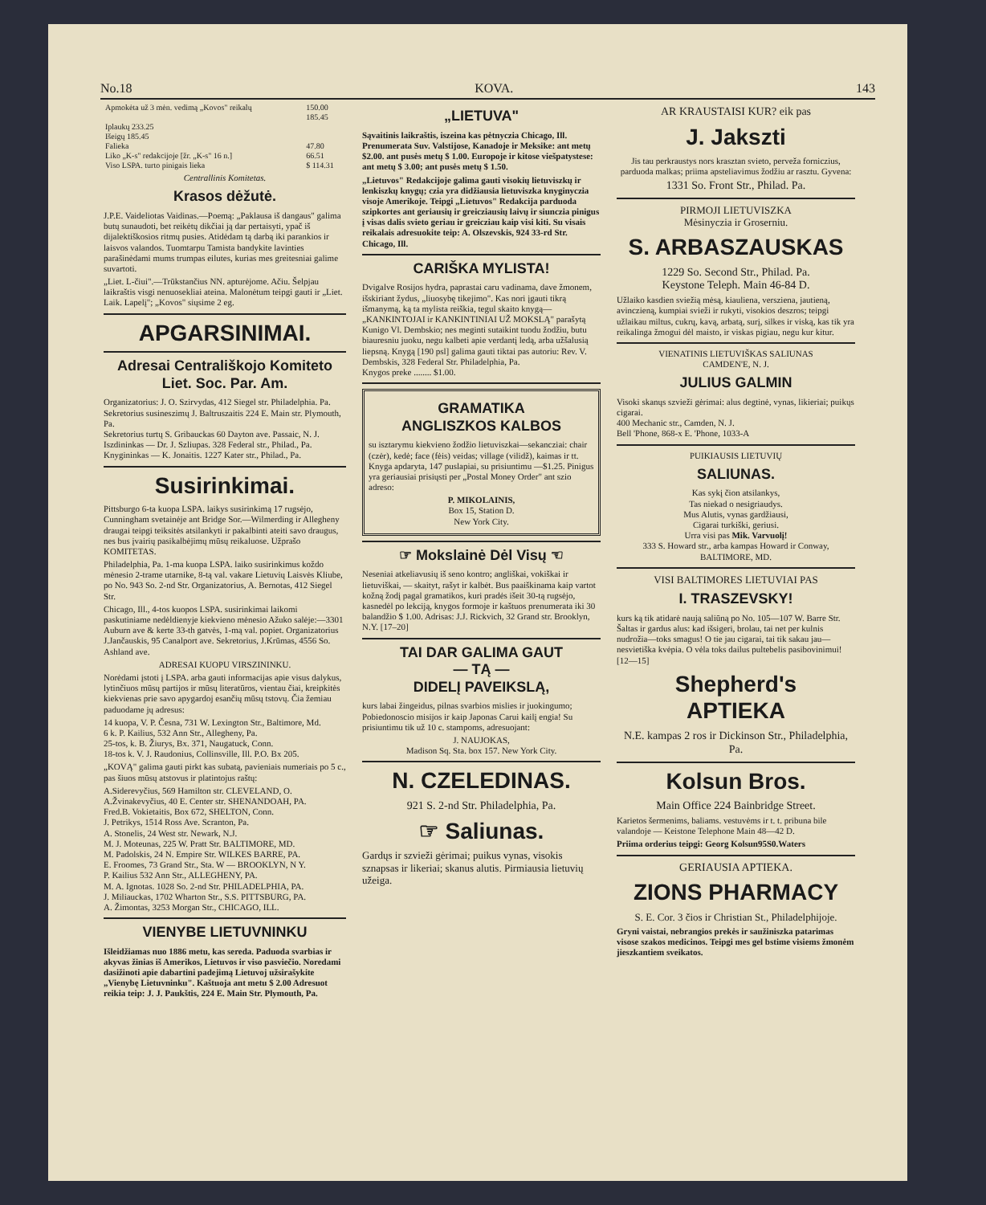No.18 KOVA. 143
| Apmokėta už 3 mėn. vedimą „Kovos" reikalų | 150.00 |
| | 185.45 |
| Iplaukų 233.25 | |
| Išeigų 185.45 | |
| Falieka | 47.80 |
| Liko „K-s" redakcijoje [žr. „K-s" 16 n.] | 66.51 |
| Viso LSPA. turto pinigais lieka | $ 114.31 |
Centrallinis Komitetas.
Krasos dėžutė.
J.P.E. Vaideliotas Vaidinas.—Poemą: „Paklausa iš dangaus" galima butų sunaudoti, bet reikėtų dikčiai ją dar pertaisyti, ypač iš dijalektiškosios ritmų pusies. Atidėdam tą darbą iki parankios ir laisvos valandos. Tuomtarpu Tamista bandykite lavinties parašinėdami mums trumpas eilutes, kurias mes greitesniai galime suvartoti.
„Liet. L-čiui".—Trūkstančius NN. apturėjome. Ačiu. Šelpjau laikraštis visgi nenuosekliai ateina. Malonėtum teipgi gauti ir „Liet. Laik. Lapelį"; „Kovos" siųsime 2 eg.
APGARSINIMAI.
Adresai Centrališkojo Komiteto Liet. Soc. Par. Am.
Organizatorius: J. O. Szirvydas, 412 Siegel str. Philadelphia. Pa.
Sekretorius susineszimų J. Baltruszaitis 224 E. Main str. Plymouth, Pa.
Sekretorius turtų S. Gribauckas 60 Dayton ave. Passaic, N. J.
Iszdininkas — Dr. J. Szliupas. 328 Federal str., Philad., Pa.
Knygininkas — K. Jonaitis. 1227 Kater str., Philad., Pa.
Susirinkimai.
Pittsburgo 6-ta kuopa LSPA. laikys susirinkimą 17 rugsėjo, Cunningham svetainėje ant Bridge Sor.—Wilmerding ir Allegheny draugai teipgi teiksitės atsilankyti ir pakalbinti ateiti savo draugus, nes bus įvairių pasikalbėjimų mūsų reikaluose. Užprašo KOMITETAS.
Philadelphia, Pa. 1-ma kuopa LSPA. laiko susirinkimus koždo mėnesio 2-trame utarnike, 8-tą val. vakare Lietuvių Laisvės Kliube, po No. 943 So. 2-nd Str. Organizatorius, A. Bernotas, 412 Siegel Str.
Chicago, Ill., 4-tos kuopos LSPA. susirinkimai laikomi paskutiniame nedėldienyje kiekvieno mėnesio Ažuko salėje:—3301 Auburn ave & kerte 33-th gatvės, 1-mą val. popiet. Organizatorius J.Jančauskis, 95 Canalport ave. Sekretorius, J.Krūmas, 4556 So. Ashland ave.
ADRESAI KUOPU VIRSZININKU.
Norėdami įstoti į LSPA. arba gauti informacijas apie visus dalykus, lytinčiuos mūsų partijos ir mūsų literatūros, vientau čiai, kreipkitės kiekvienas prie savo apygardoj esančių mūsų tstovų. Čia žemiau paduodame jų adresus:
14 kuopa, V. P. Česna, 731 W. Lexington Str., Baltimore, Md.
6 k. P. Kailius, 532 Ann Str., Allegheny, Pa.
25-tos, k. B. Žiurys, Bx. 371, Naugatuck, Conn.
18-tos k. V. J. Raudonius, Collinsville, Ill. P.O. Bx 205.
„KOVĄ" galima gauti pirkt kas subatą, pavieniais numeriais po 5 c., pas šiuos mūsų atstovus ir platintojus raštų:
A.Siderevyčius, 569 Hamilton str. CLEVELAND, O.
A.Žvinakevyčius, 40 E. Center str. SHENANDOAH, PA.
Fred.B. Vokietaitis, Box 672, SHELTON, Conn.
J. Petrikys, 1514 Ross Ave. Scranton, Pa.
A. Stonelis, 24 West str. Newark, N.J.
M. J. Moteunas, 225 W. Pratt Str. BALTIMORE, MD.
M. Padolskis, 24 N. Empire Str. WILKES BARRE, PA.
E. Froomes, 73 Grand Str., Sta. W — BROOKLYN, N Y.
P. Kailius 532 Ann Str., ALLEGHENY, PA.
M. A. Ignotas. 1028 So. 2-nd Str. PHILADELPHIA, PA.
J. Miliauckas, 1702 Wharton Str., S.S. PITTSBURG, PA.
A. Žimontas, 3253 Morgan Str., CHICAGO, ILL.
VIENYBE LIETUVNINKU
Išleidžiamas nuo 1886 metu, kas sereda. Paduoda svarbias ir akyvas žinias iš Amerikos, Lietuvos ir viso pasviečio. Noredami dasižinoti apie dabartini padejimą Lietuvoj užsirašykite „Vienybę Lietuvninku". Kaštuoja ant metu $ 2.00 Adresuot reikia teip: J. J. Paukštis, 224 E. Main Str. Plymouth, Pa.
„LIETUVA"
Sąvaitinis laikraštis, iszeina kas pėtnyczia Chicago, Ill. Prenumerata Suv. Valstijose, Kanadoje ir Meksike: ant metų $2.00. ant pusės metų $ 1.00. Europoje ir kitose viešpatystese: ant metų $ 3.00; ant pusės metų $ 1.50.
„Lietuvos" Redakcijoje galima gauti visokių lietuviszkų ir lenkiszkų knygų; czia yra didžiausia lietuviszka knyginyczia visoje Amerikoje. Teipgi „Lietuvos" Redakcija parduoda szipkortes ant geriausių ir greicziausių laivų ir siunczia pinigus į visas dalis svieto geriau ir greicziau kaip visi kiti. Su visais reikalais adresuokite teip: A. Olszevskis, 924 33-rd Str. Chicago, Ill.
CARIŠKA MYLISTA!
Dvigalve Rosijos hydra, paprastai caru vadinama, dave žmonem, išskiriant žydus, „liuosybę tikejimo". Kas nori įgauti tikrą išmanymą, ką ta mylista reiškia, tegul skaito knygą—„KANKINTOJAI ir KANKINTINIAI UŽ MOKSLĄ" parašytą Kunigo Vl. Dembskio; nes meginti sutaikint tuodu žodžiu, butu biauresniu juoku, negu kalbeti apie verdantį ledą, arba užšalusią liepsną. Knygą [190 psl] galima gauti tiktai pas autoriu: Rev. V. Dembskis, 328 Federal Str. Philadelphia, Pa.
Knygos preke ........ $1.00.
GRAMATIKA
ANGLISZKOS KALBOS
su isztarymu kiekvieno žodžio lietuviszkai—sekancziai: chair (czėr), kedė; face (fėis) veidas; village (vilidž), kaimas ir tt. Knyga apdaryta, 147 puslapiai, su prisiuntimu —$1.25. Pinigus yra geriausiai prisiųsti per „Postal Money Order" ant szio adreso:
P. MIKOLAINIS,
Box 15, Station D.
New York City.
☞ Mokslainė Dėl Visų ☜
Neseniai atkeliavusių iš seno kontro; angliškai, vokiškai ir lietuviškai, — skaityt, rašyt ir kalbėt. Bus paaiškinama kaip vartot kožną žodį pagal gramatikos, kuri pradės išeit 30-tą rugsėjo, kasnedėl po lekciją, knygos formoje ir kaštuos prenumerata iki 30 balandžio $ 1.00. Adrisas: J.J. Rickvich, 32 Grand str. Brooklyn, N.Y. [17–20]
TAI DAR GALIMA GAUT
— TĄ —
DIDELĮ PAVEIKSLĄ,
kurs labai žingeidus, pilnas svarbios mislies ir juokingumo; Pobiedonoscio misijos ir kaip Japonas Carui kailį engia! Su prisiuntimu tik už 10 c. stampoms, adresuojant:
J. NAUJOKAS,
Madison Sq. Sta. box 157. New York City.
N. CZELEDINAS.
921 S. 2-nd Str. Philadelphia, Pa.
☞ Saliunas.
Gardųs ir szvieži gėrimai; puikus vynas, visokis sznapsas ir likeriai; skanus alutis. Pirmiausia lietuvių užeiga.
AR KRAUSTAISI KUR? eik pas
J. Jakszti
Jis tau perkraustys nors krasztan svieto, perveža forniczius, parduoda malkas; priima apsteliavimus žodžiu ar rasztu. Gyvena:
1331 So. Front Str., Philad. Pa.
PIRMOJI LIETUVISZKA
Mėsinyczia ir Groserniu.
S. ARBASZAUSKAS
1229 So. Second Str., Philad. Pa.
Keystone Teleph. Main 46-84 D.
Užlaiko kasdien sviežią mėsą, kiauliena, versziena, jautieną, avinczieną, kumpiai svieži ir rukyti, visokios deszros; teipgi užlaikau miltus, cukrų, kavą, arbatą, surį, silkes ir viską, kas tik yra reikalinga žmogui dėl maisto, ir viskas pigiau, negu kur kitur.
VIENATINIS LIETUVIŠKAS SALIUNAS
CAMDEN'E, N. J.
JULIUS GALMIN
Visoki skanųs szvieži gėrimai: alus degtinė, vynas, likieriai; puikųs cigarai.
400 Mechanic str., Camden, N. J.
Bell 'Phone, 868-x E. 'Phone, 1033-A
PUIKIAUSIS LIETUVIŲ
SALIUNAS.
Kas sykį čion atsilankys,
Tas niekad o nesigriaudys.
Mus Alutis, vynas gardžiausi,
Cigarai turkiški, geriusi.
Urra visi pas Mik. Varvuolį!
333 S. Howard str., arba kampas Howard ir Conway, BALTIMORE, MD.
VISI BALTIMORES LIETUVIAI PAS
I. TRASZEVSKY!
kurs ką tik atidarė naują saliūną po No. 105—107 W. Barre Str. Šaltas ir gardus alus: kad išsigeri, brolau, tai net per kulnis nudrožia—toks smagus! O tie jau cigarai, tai tik sakau jau—nesvietiška kvėpia. O vėla toks dailus pultebelis pasibovinimui! [12—15]
Shepherd's
APTIEKA
N.E. kampas 2 ros ir Dickinson Str., Philadelphia, Pa.
Kolsun Bros.
Main Office 224 Bainbridge Street.
Karietos šermenims, baliams. vestuvėms ir t. t. pribuna bile valandoje — Keistone Telephone Main 48—42 D.
Priima orderius teipgi: Georg Kolsun95S0.Waters
GERIAUSIA APTIEKA.
ZIONS PHARMACY
S. E. Cor. 3 čios ir Christian St., Philadelphijoje.
Gryni vaistai, nebrangios prekės ir saužiniszka patarimas visose szakos medicinos. Teipgi mes gel bstime visiems žmonėm jieszkantiem sveikatos.